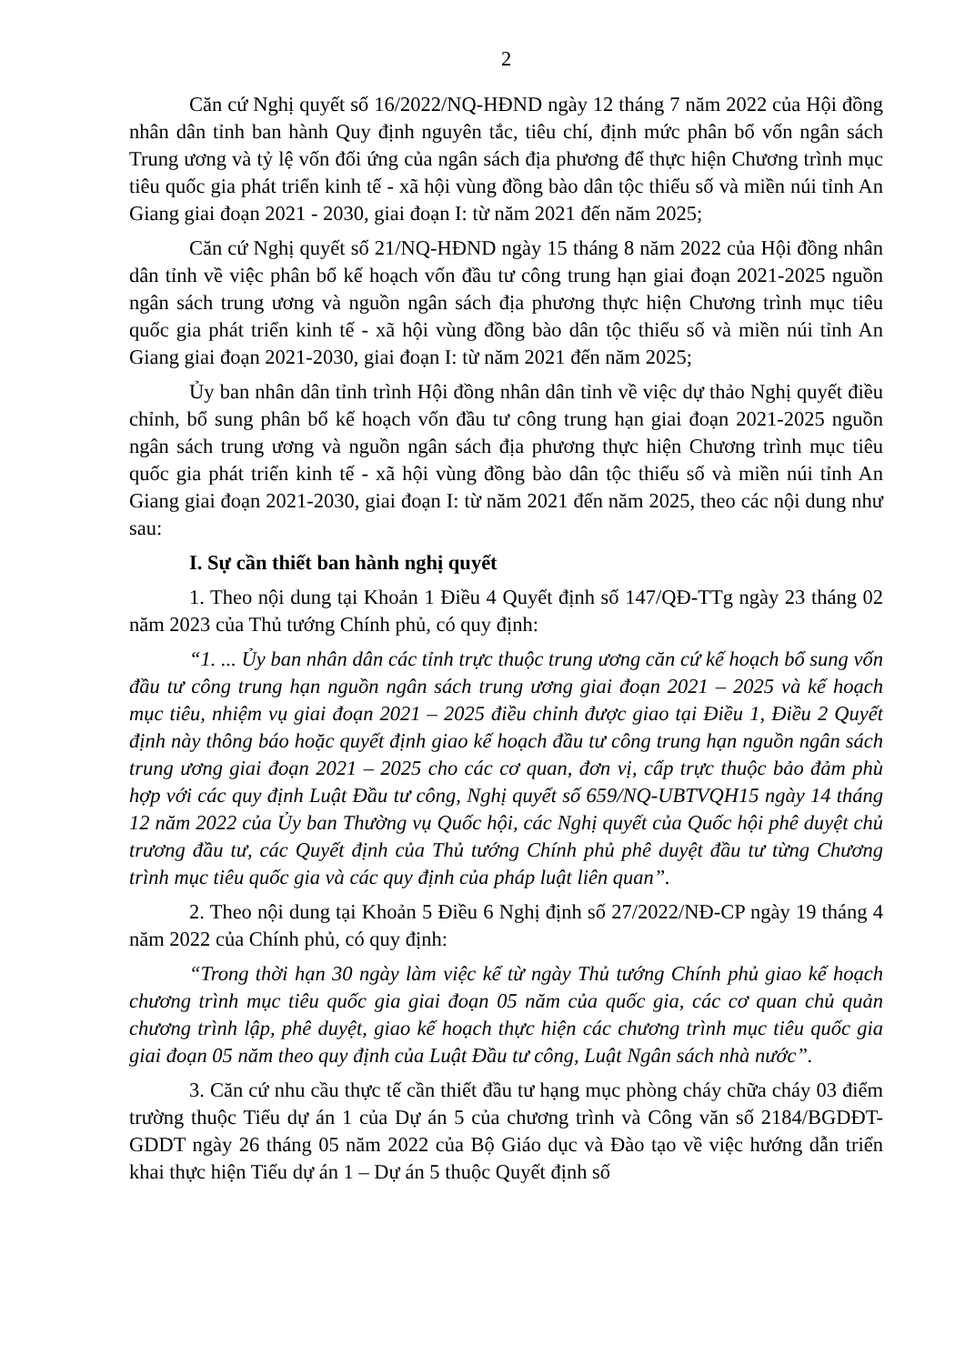2
Căn cứ Nghị quyết số 16/2022/NQ-HĐND ngày 12 tháng 7 năm 2022 của Hội đồng nhân dân tỉnh ban hành Quy định nguyên tắc, tiêu chí, định mức phân bổ vốn ngân sách Trung ương và tỷ lệ vốn đối ứng của ngân sách địa phương để thực hiện Chương trình mục tiêu quốc gia phát triển kinh tế - xã hội vùng đồng bào dân tộc thiểu số và miền núi tỉnh An Giang giai đoạn 2021 - 2030, giai đoạn I: từ năm 2021 đến năm 2025;
Căn cứ Nghị quyết số 21/NQ-HĐND ngày 15 tháng 8 năm 2022 của Hội đồng nhân dân tỉnh về việc phân bổ kế hoạch vốn đầu tư công trung hạn giai đoạn 2021-2025 nguồn ngân sách trung ương và nguồn ngân sách địa phương thực hiện Chương trình mục tiêu quốc gia phát triển kinh tế - xã hội vùng đồng bào dân tộc thiểu số và miền núi tỉnh An Giang giai đoạn 2021-2030, giai đoạn I: từ năm 2021 đến năm 2025;
Ủy ban nhân dân tỉnh trình Hội đồng nhân dân tỉnh về việc dự thảo Nghị quyết điều chỉnh, bổ sung phân bổ kế hoạch vốn đầu tư công trung hạn giai đoạn 2021-2025 nguồn ngân sách trung ương và nguồn ngân sách địa phương thực hiện Chương trình mục tiêu quốc gia phát triển kinh tế - xã hội vùng đồng bào dân tộc thiểu số và miền núi tỉnh An Giang giai đoạn 2021-2030, giai đoạn I: từ năm 2021 đến năm 2025, theo các nội dung như sau:
I. Sự cần thiết ban hành nghị quyết
1. Theo nội dung tại Khoản 1 Điều 4 Quyết định số 147/QĐ-TTg ngày 23 tháng 02 năm 2023 của Thủ tướng Chính phủ, có quy định:
“1. ... Ủy ban nhân dân các tỉnh trực thuộc trung ương căn cứ kế hoạch bổ sung vốn đầu tư công trung hạn nguồn ngân sách trung ương giai đoạn 2021 – 2025 và kế hoạch mục tiêu, nhiệm vụ giai đoạn 2021 – 2025 điều chỉnh được giao tại Điều 1, Điều 2 Quyết định này thông báo hoặc quyết định giao kế hoạch đầu tư công trung hạn nguồn ngân sách trung ương giai đoạn 2021 – 2025 cho các cơ quan, đơn vị, cấp trực thuộc bảo đảm phù hợp với các quy định Luật Đầu tư công, Nghị quyết số 659/NQ-UBTVQH15 ngày 14 tháng 12 năm 2022 của Ủy ban Thường vụ Quốc hội, các Nghị quyết của Quốc hội phê duyệt chủ trương đầu tư, các Quyết định của Thủ tướng Chính phủ phê duyệt đầu tư từng Chương trình mục tiêu quốc gia và các quy định của pháp luật liên quan”.
2. Theo nội dung tại Khoản 5 Điều 6 Nghị định số 27/2022/NĐ-CP ngày 19 tháng 4 năm 2022 của Chính phủ, có quy định:
“Trong thời hạn 30 ngày làm việc kể từ ngày Thủ tướng Chính phủ giao kế hoạch chương trình mục tiêu quốc gia giai đoạn 05 năm của quốc gia, các cơ quan chủ quản chương trình lập, phê duyệt, giao kế hoạch thực hiện các chương trình mục tiêu quốc gia giai đoạn 05 năm theo quy định của Luật Đầu tư công, Luật Ngân sách nhà nước”.
3. Căn cứ nhu cầu thực tế cần thiết đầu tư hạng mục phòng cháy chữa cháy 03 điểm trường thuộc Tiểu dự án 1 của Dự án 5 của chương trình và Công văn số 2184/BGDĐT-GDDT ngày 26 tháng 05 năm 2022 của Bộ Giáo dục và Đào tạo về việc hướng dẫn triển khai thực hiện Tiểu dự án 1 – Dự án 5 thuộc Quyết định số